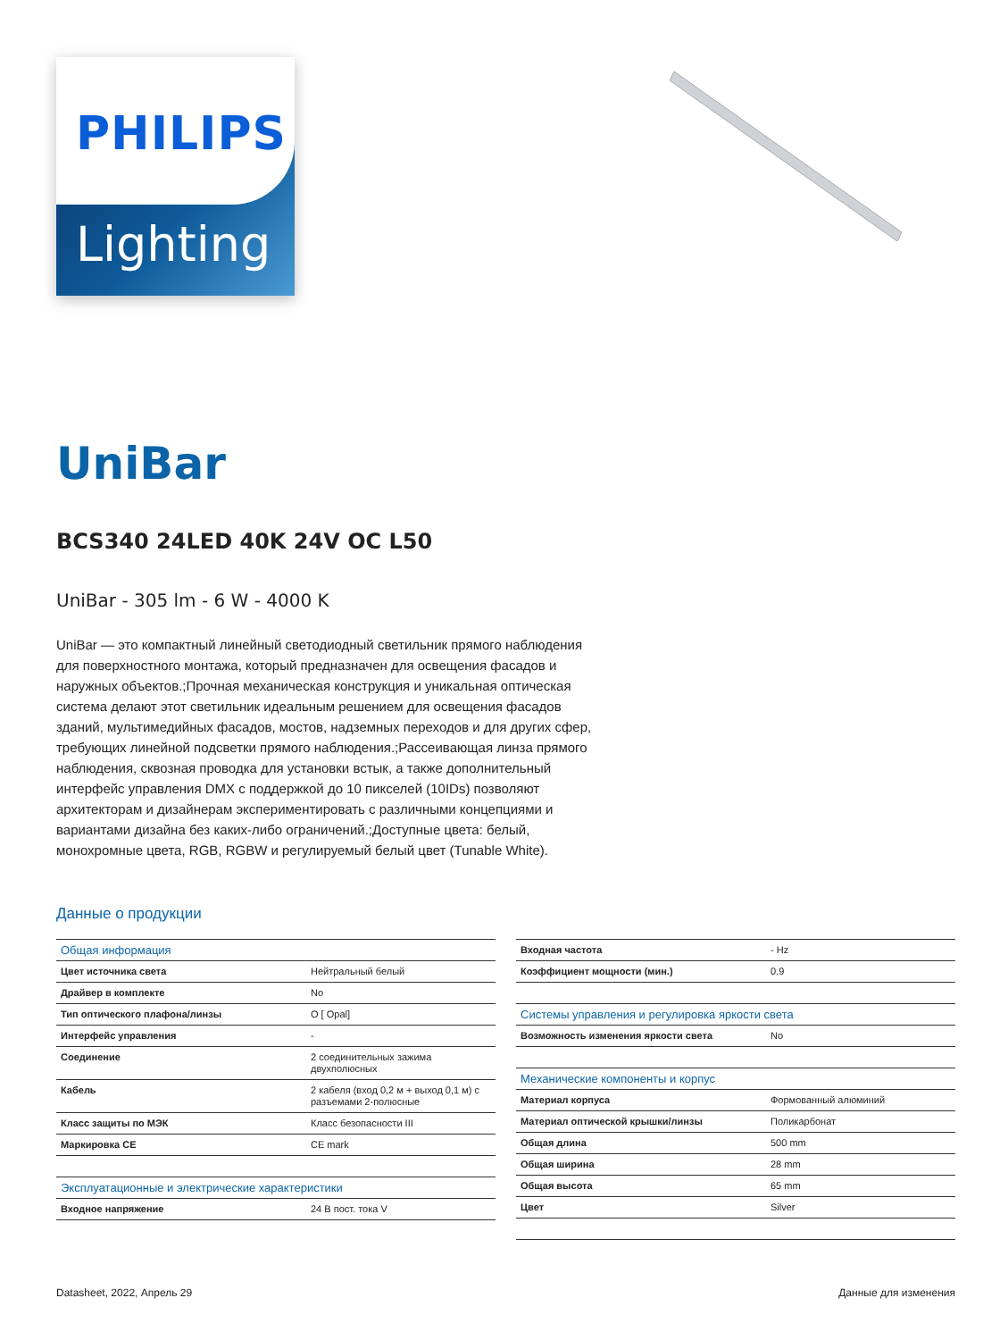PHILIPS
Lighting
UniBar
BCS340 24LED 40K 24V OC L50
UniBar - 305 lm - 6 W - 4000 K
UniBar — это компактный линейный светодиодный светильник прямого наблюдения для поверхностного монтажа, который предназначен для освещения фасадов и наружных объектов.;Прочная механическая конструкция и уникальная оптическая система делают этот светильник идеальным решением для освещения фасадов зданий, мультимедийных фасадов, мостов, надземных переходов и для других сфер, требующих линейной подсветки прямого наблюдения.;Рассеивающая линза прямого наблюдения, сквозная проводка для установки встык, а также дополнительный интерфейс управления DMX с поддержкой до 10 пикселей (10IDs) позволяют архитекторам и дизайнерам экспериментировать с различными концепциями и вариантами дизайна без каких-либо ограничений.;Доступные цвета: белый, монохромные цвета, RGB, RGBW и регулируемый белый цвет (Tunable White).
Данные о продукции
| Общая информация | |
| Цвет источника света | Нейтральный белый |
| Драйвер в комплекте | No |
| Тип оптического плафона/линзы | O [ Opal] |
| Интерфейс управления | - |
| Соединение | 2 соединительных зажима двухполюсных |
| Кабель | 2 кабеля (вход 0,2 м + выход 0,1 м) с разъемами 2-полюсные |
| Класс защиты по МЭК | Класс безопасности III |
| Маркировка CE | CE mark |
| Эксплуатационные и электрические характеристики | |
| Входное напряжение | 24 В пост. тока V |
| Входная частота | - Hz |
| Коэффициент мощности (мин.) | 0.9 |
| Системы управления и регулировка яркости света | |
| Возможность изменения яркости света | No |
| Механические компоненты и корпус | |
| Материал корпуса | Формованный алюминий |
| Материал оптической крышки/линзы | Поликарбонат |
| Общая длина | 500 mm |
| Общая ширина | 28 mm |
| Общая высота | 65 mm |
| Цвет | Silver |
Datasheet, 2022, Апрель 29 Данные для изменения